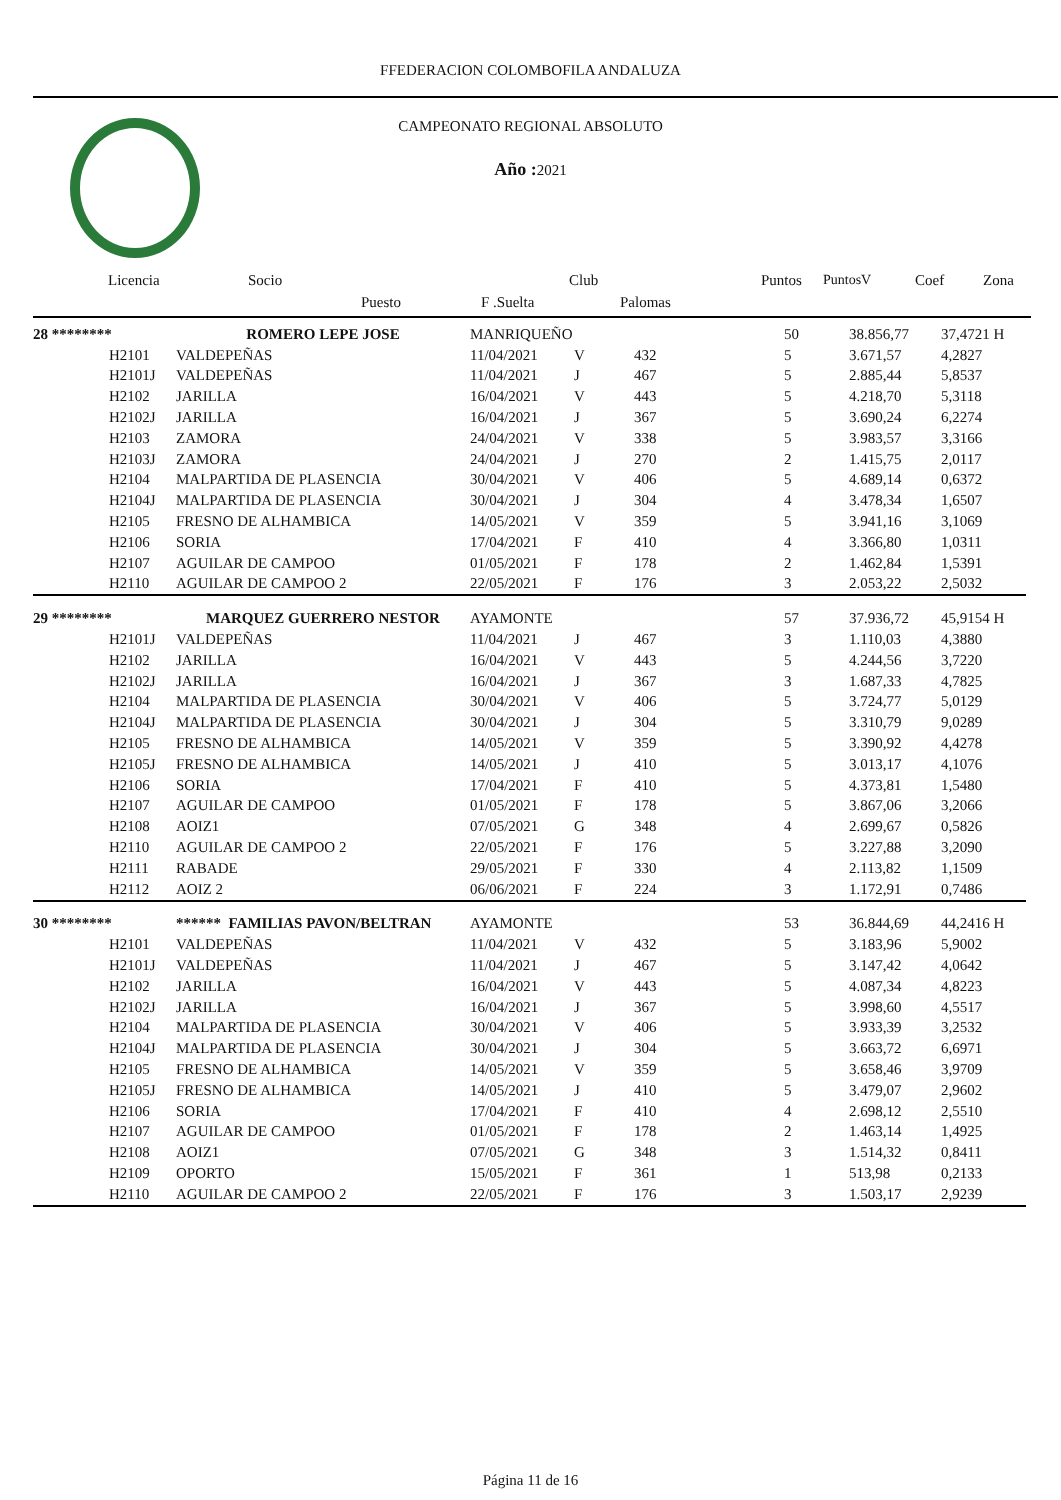FFEDERACION COLOMBOFILA ANDALUZA
CAMPEONATO REGIONAL ABSOLUTO
Año : 2021
Licencia Socio Club Puntos PuntosV Coef Zona
Puesto F .Suelta Palomas
| 28 ******** | ROMERO LEPE JOSE | MANRIQUEÑO | | | 50 | 38.856,77 | 37,4721 H |
| H2101 | VALDEPEÑAS | 11/04/2021 | V | 432 | 5 | 3.671,57 | 4,2827 |
| H2101J | VALDEPEÑAS | 11/04/2021 | J | 467 | 5 | 2.885,44 | 5,8537 |
| H2102 | JARILLA | 16/04/2021 | V | 443 | 5 | 4.218,70 | 5,3118 |
| H2102J | JARILLA | 16/04/2021 | J | 367 | 5 | 3.690,24 | 6,2274 |
| H2103 | ZAMORA | 24/04/2021 | V | 338 | 5 | 3.983,57 | 3,3166 |
| H2103J | ZAMORA | 24/04/2021 | J | 270 | 2 | 1.415,75 | 2,0117 |
| H2104 | MALPARTIDA DE PLASENCIA | 30/04/2021 | V | 406 | 5 | 4.689,14 | 0,6372 |
| H2104J | MALPARTIDA DE PLASENCIA | 30/04/2021 | J | 304 | 4 | 3.478,34 | 1,6507 |
| H2105 | FRESNO DE ALHAMBICA | 14/05/2021 | V | 359 | 5 | 3.941,16 | 3,1069 |
| H2106 | SORIA | 17/04/2021 | F | 410 | 4 | 3.366,80 | 1,0311 |
| H2107 | AGUILAR DE CAMPOO | 01/05/2021 | F | 178 | 2 | 1.462,84 | 1,5391 |
| H2110 | AGUILAR DE CAMPOO 2 | 22/05/2021 | F | 176 | 3 | 2.053,22 | 2,5032 |
| 29 ******** | MARQUEZ GUERRERO NESTOR | AYAMONTE | | | 57 | 37.936,72 | 45,9154 H |
| H2101J | VALDEPEÑAS | 11/04/2021 | J | 467 | 3 | 1.110,03 | 4,3880 |
| H2102 | JARILLA | 16/04/2021 | V | 443 | 5 | 4.244,56 | 3,7220 |
| H2102J | JARILLA | 16/04/2021 | J | 367 | 3 | 1.687,33 | 4,7825 |
| H2104 | MALPARTIDA DE PLASENCIA | 30/04/2021 | V | 406 | 5 | 3.724,77 | 5,0129 |
| H2104J | MALPARTIDA DE PLASENCIA | 30/04/2021 | J | 304 | 5 | 3.310,79 | 9,0289 |
| H2105 | FRESNO DE ALHAMBICA | 14/05/2021 | V | 359 | 5 | 3.390,92 | 4,4278 |
| H2105J | FRESNO DE ALHAMBICA | 14/05/2021 | J | 410 | 5 | 3.013,17 | 4,1076 |
| H2106 | SORIA | 17/04/2021 | F | 410 | 5 | 4.373,81 | 1,5480 |
| H2107 | AGUILAR DE CAMPOO | 01/05/2021 | F | 178 | 5 | 3.867,06 | 3,2066 |
| H2108 | AOIZ1 | 07/05/2021 | G | 348 | 4 | 2.699,67 | 0,5826 |
| H2110 | AGUILAR DE CAMPOO 2 | 22/05/2021 | F | 176 | 5 | 3.227,88 | 3,2090 |
| H2111 | RABADE | 29/05/2021 | F | 330 | 4 | 2.113,82 | 1,1509 |
| H2112 | AOIZ 2 | 06/06/2021 | F | 224 | 3 | 1.172,91 | 0,7486 |
| 30 ******** | ****** FAMILIAS PAVON/BELTRAN | AYAMONTE | | | 53 | 36.844,69 | 44,2416 H |
| H2101 | VALDEPEÑAS | 11/04/2021 | V | 432 | 5 | 3.183,96 | 5,9002 |
| H2101J | VALDEPEÑAS | 11/04/2021 | J | 467 | 5 | 3.147,42 | 4,0642 |
| H2102 | JARILLA | 16/04/2021 | V | 443 | 5 | 4.087,34 | 4,8223 |
| H2102J | JARILLA | 16/04/2021 | J | 367 | 5 | 3.998,60 | 4,5517 |
| H2104 | MALPARTIDA DE PLASENCIA | 30/04/2021 | V | 406 | 5 | 3.933,39 | 3,2532 |
| H2104J | MALPARTIDA DE PLASENCIA | 30/04/2021 | J | 304 | 5 | 3.663,72 | 6,6971 |
| H2105 | FRESNO DE ALHAMBICA | 14/05/2021 | V | 359 | 5 | 3.658,46 | 3,9709 |
| H2105J | FRESNO DE ALHAMBICA | 14/05/2021 | J | 410 | 5 | 3.479,07 | 2,9602 |
| H2106 | SORIA | 17/04/2021 | F | 410 | 4 | 2.698,12 | 2,5510 |
| H2107 | AGUILAR DE CAMPOO | 01/05/2021 | F | 178 | 2 | 1.463,14 | 1,4925 |
| H2108 | AOIZ1 | 07/05/2021 | G | 348 | 3 | 1.514,32 | 0,8411 |
| H2109 | OPORTO | 15/05/2021 | F | 361 | 1 | 513,98 | 0,2133 |
| H2110 | AGUILAR DE CAMPOO 2 | 22/05/2021 | F | 176 | 3 | 1.503,17 | 2,9239 |
Página 11 de 16